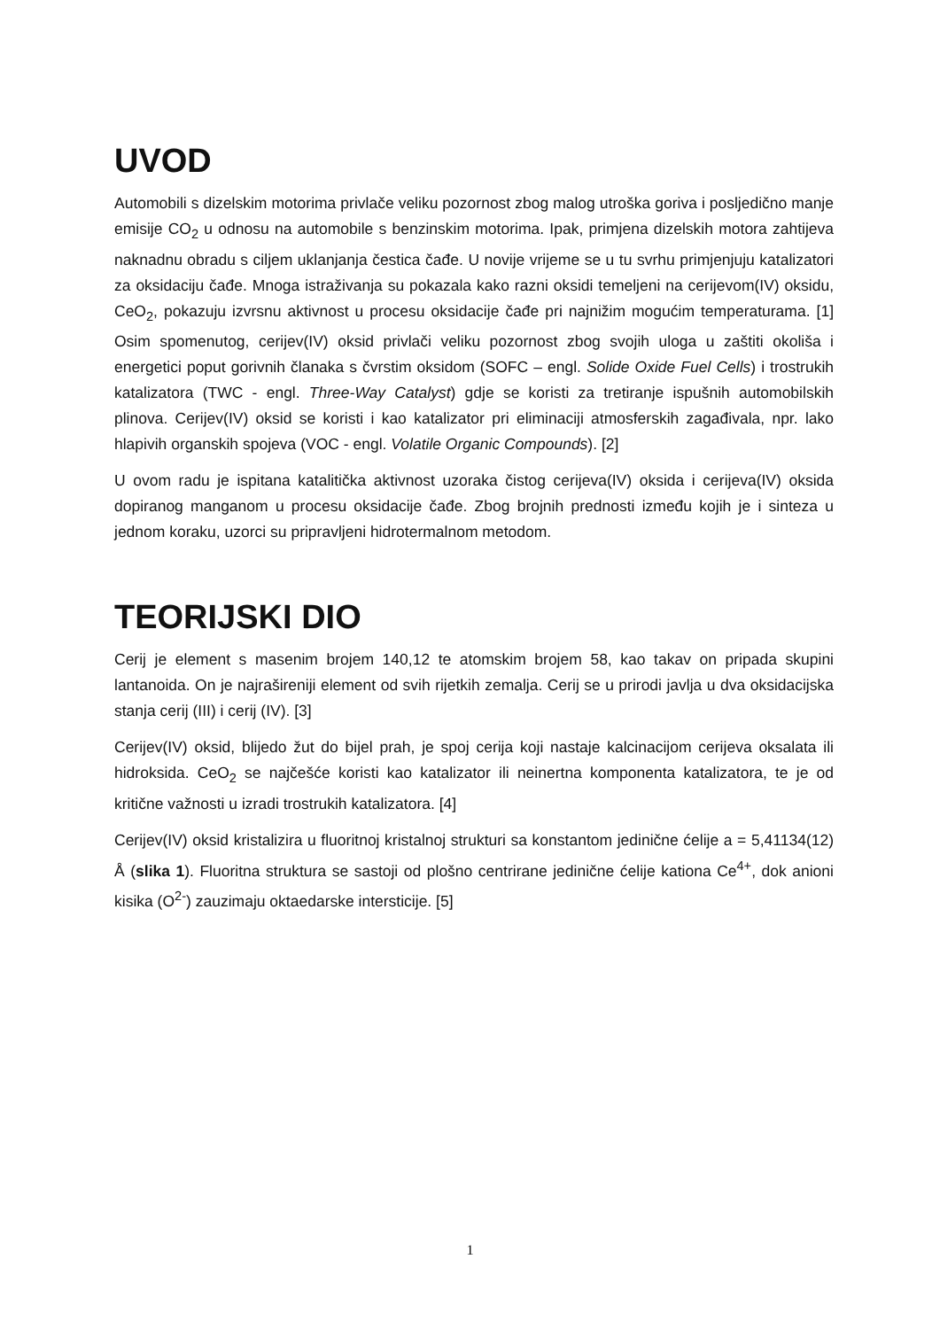UVOD
Automobili s dizelskim motorima privlače veliku pozornost zbog malog utroška goriva i posljedično manje emisije CO<sub>2</sub> u odnosu na automobile s benzinskim motorima. Ipak, primjena dizelskih motora zahtijeva naknadnu obradu s ciljem uklanjanja čestica čađe. U novije vrijeme se u tu svrhu primjenjuju katalizatori za oksidaciju čađe. Mnoga istraživanja su pokazala kako razni oksidi temeljeni na cerijevom(IV) oksidu, CeO<sub>2</sub>, pokazuju izvrsnu aktivnost u procesu oksidacije čađe pri najnižim mogućim temperaturama. [1] Osim spomenutog, cerijev(IV) oksid privlači veliku pozornost zbog svojih uloga u zaštiti okoliša i energetici poput gorivnih članaka s čvrstim oksidom (SOFC – engl. Solide Oxide Fuel Cells) i trostrukih katalizatora (TWC - engl. Three-Way Catalyst) gdje se koristi za tretiranje ispušnih automobilskih plinova. Cerijev(IV) oksid se koristi i kao katalizator pri eliminaciji atmosferskih zagađivala, npr. lako hlapivih organskih spojeva (VOC - engl. Volatile Organic Compounds). [2]
U ovom radu je ispitana katalitička aktivnost uzoraka čistog cerijeva(IV) oksida i cerijeva(IV) oksida dopiranog manganom u procesu oksidacije čađe. Zbog brojnih prednosti između kojih je i sinteza u jednom koraku, uzorci su pripravljeni hidrotermalnom metodom.
TEORIJSKI DIO
Cerij je element s masenim brojem 140,12 te atomskim brojem 58, kao takav on pripada skupini lantanoida. On je najrašireniji element od svih rijetkih zemalja. Cerij se u prirodi javlja u dva oksidacijska stanja cerij (III) i cerij (IV). [3]
Cerijev(IV) oksid, blijedo žut do bijel prah, je spoj cerija koji nastaje kalcinacijom cerijeva oksalata ili hidroksida. CeO<sub>2</sub> se najčešće koristi kao katalizator ili neinertna komponenta katalizatora, te je od kritične važnosti u izradi trostrukih katalizatora. [4]
Cerijev(IV) oksid kristalizira u fluoritnoj kristalnoj strukturi sa konstantom jedinične ćelije a = 5,41134(12) Å (slika 1). Fluoritna struktura se sastoji od plošno centrirane jedinične ćelije kationa Ce<sup>4+</sup>, dok anioni kisika (O<sup>2-</sup>) zauzimaju oktaedarske intersticije. [5]
1